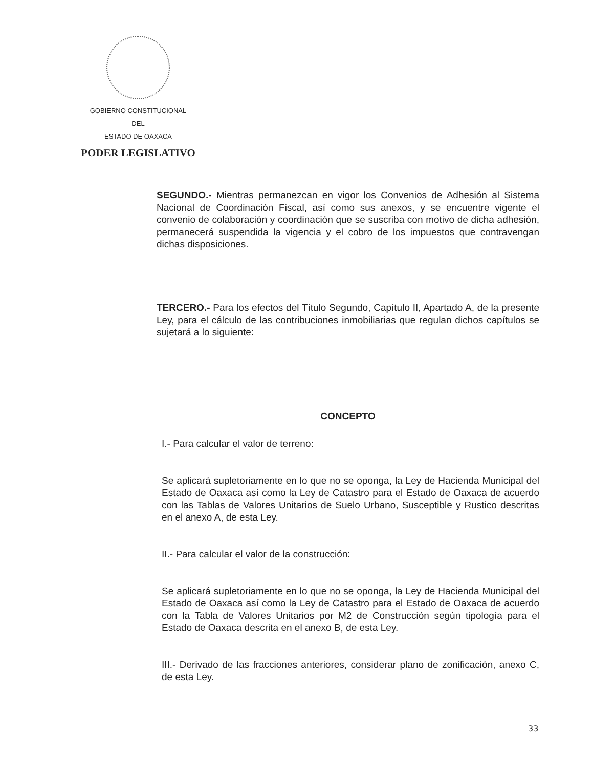GOBIERNO CONSTITUCIONAL
DEL
ESTADO DE OAXACA
PODER LEGISLATIVO
SEGUNDO.- Mientras permanezcan en vigor los Convenios de Adhesión al Sistema Nacional de Coordinación Fiscal, así como sus anexos, y se encuentre vigente el convenio de colaboración y coordinación que se suscriba con motivo de dicha adhesión, permanecerá suspendida la vigencia y el cobro de los impuestos que contravengan dichas disposiciones.
TERCERO.- Para los efectos del Título Segundo, Capítulo II, Apartado A, de la presente Ley, para el cálculo de las contribuciones inmobiliarias que regulan dichos capítulos se sujetará a lo siguiente:
CONCEPTO
I.- Para calcular el valor de terreno:
Se aplicará supletoriamente en lo que no se oponga, la Ley de Hacienda Municipal del Estado de Oaxaca así como la Ley de Catastro para el Estado de Oaxaca de acuerdo con las Tablas de Valores Unitarios de Suelo Urbano, Susceptible y Rustico descritas en el anexo A, de esta Ley.
II.- Para calcular el valor de la construcción:
Se aplicará supletoriamente en lo que no se oponga, la Ley de Hacienda Municipal del Estado de Oaxaca así como la Ley de Catastro para el Estado de Oaxaca de acuerdo con la Tabla de Valores Unitarios por M2 de Construcción según tipología para el Estado de Oaxaca descrita en el anexo B, de esta Ley.
III.- Derivado de las fracciones anteriores, considerar plano de zonificación, anexo C, de esta Ley.
33